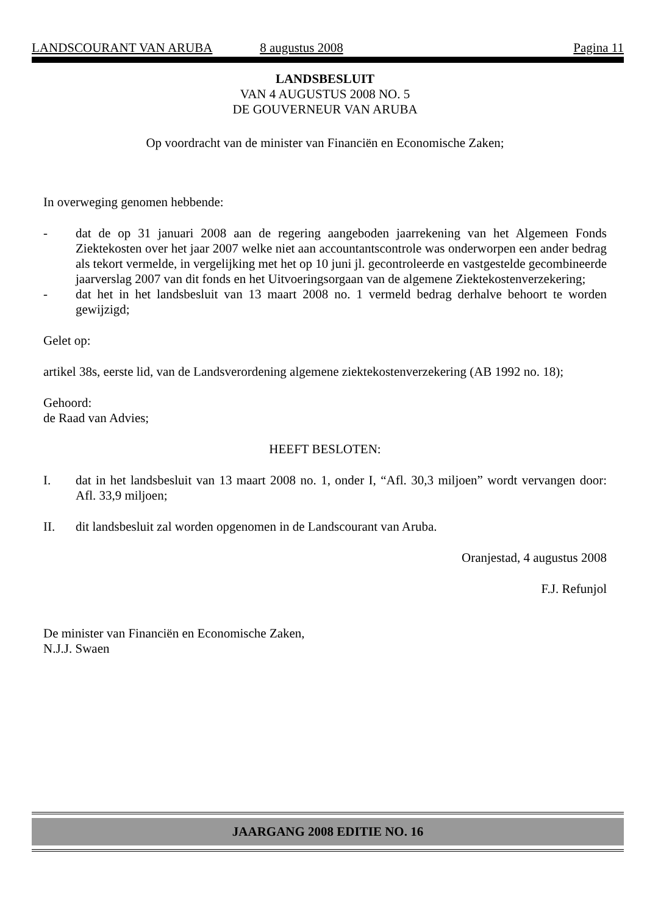LANDSCOURANT VAN ARUBA 8 augustus 2008 Pagina 11
LANDSBESLUIT
VAN 4 AUGUSTUS 2008 NO. 5
DE GOUVERNEUR VAN ARUBA
Op voordracht van de minister van Financiën en Economische Zaken;
In overweging genomen hebbende:
- dat de op 31 januari 2008 aan de regering aangeboden jaarrekening van het Algemeen Fonds Ziektekosten over het jaar 2007 welke niet aan accountantscontrole was onderworpen een ander bedrag als tekort vermelde, in vergelijking met het op 10 juni jl. gecontroleerde en vastgestelde gecombineerde jaarverslag 2007 van dit fonds en het Uitvoeringsorgaan van de algemene Ziektekostenverzekering;
- dat het in het landsbesluit van 13 maart 2008 no. 1 vermeld bedrag derhalve behoort te worden gewijzigd;
Gelet op:
artikel 38s, eerste lid, van de Landsverordening algemene ziektekostenverzekering (AB 1992 no. 18);
Gehoord:
de Raad van Advies;
HEEFT BESLOTEN:
I. dat in het landsbesluit van 13 maart 2008 no. 1, onder I, “Afl. 30,3 miljoen” wordt vervangen door: Afl. 33,9 miljoen;
II. dit landsbesluit zal worden opgenomen in de Landscourant van Aruba.
Oranjestad, 4 augustus 2008
F.J. Refunjol
De minister van Financiën en Economische Zaken,
N.J.J. Swaen
JAARGANG 2008 EDITIE NO. 16